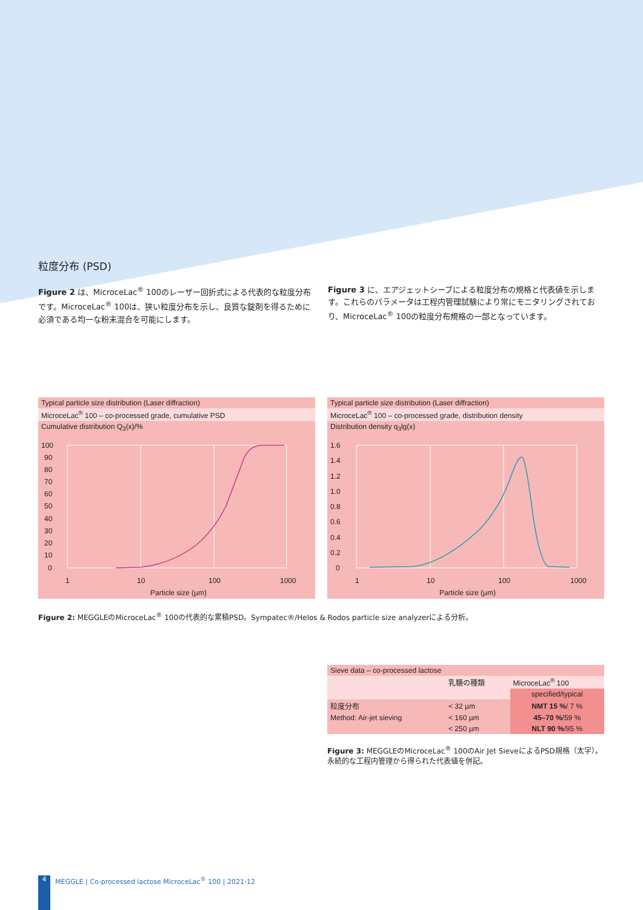粒度分布 (PSD)
Figure 2 は、MicroceLac<sup>®</sup> 100のレーザー回折式による代表的な粒度分布です。MicroceLac<sup>®</sup> 100は、狭い粒度分布を示し、良質な錠剤を得るために必須である均一な粉末混合を可能にします。
Figure 3 に、エアジェットシーブによる粒度分布の規格と代表値を示します。これらのパラメータは工程内管理試験により常にモニタリングされており、MicroceLac<sup>®</sup> 100の粒度分布規格の一部となっています。
Typical particle size distribution (Laser diffraction)
MicroceLac<sup>®</sup> 100 – co-processed grade, cumulative PSD
Cumulative distribution Q<sub>3</sub>(x)/%
100
90
80
70
60
50
40
30
20
10
0
1
10
100
1000
Particle size (µm)
Typical particle size distribution (Laser diffraction)
MicroceLac<sup>®</sup> 100 – co-processed grade, distribution density
Distribution density q<sub>3</sub>lg(x)
1.6
1.4
1.2
1.0
0.8
0.6
0.4
0.2
0
1
10
100
1000
Particle size (µm)
Figure 2: MEGGLEのMicroceLac<sup>®</sup> 100の代表的な累積PSD。Sympatec®/Helos & Rodos particle size analyzerによる分析。
| Sieve data – co-processed lactose | | |
| | 乳糖の種類 | MicroceLac<sup>®</sup> 100 |
| | | specified/typical |
| 粒度分布 | < 32 µm | NMT 15 % / 7 % |
| Method: Air-jet sieving | < 160 µm | 45–70 % /59 % |
| | < 250 µm | NLT 90 % /95 % |
Figure 3: MEGGLEのMicroceLac<sup>®</sup> 100のAir Jet SieveによるPSD規格（太字）。永続的な工程内管理から得られた代表値を併記。
4 MEGGLE | Co-processed lactose MicroceLac<sup>®</sup> 100 | 2021-12